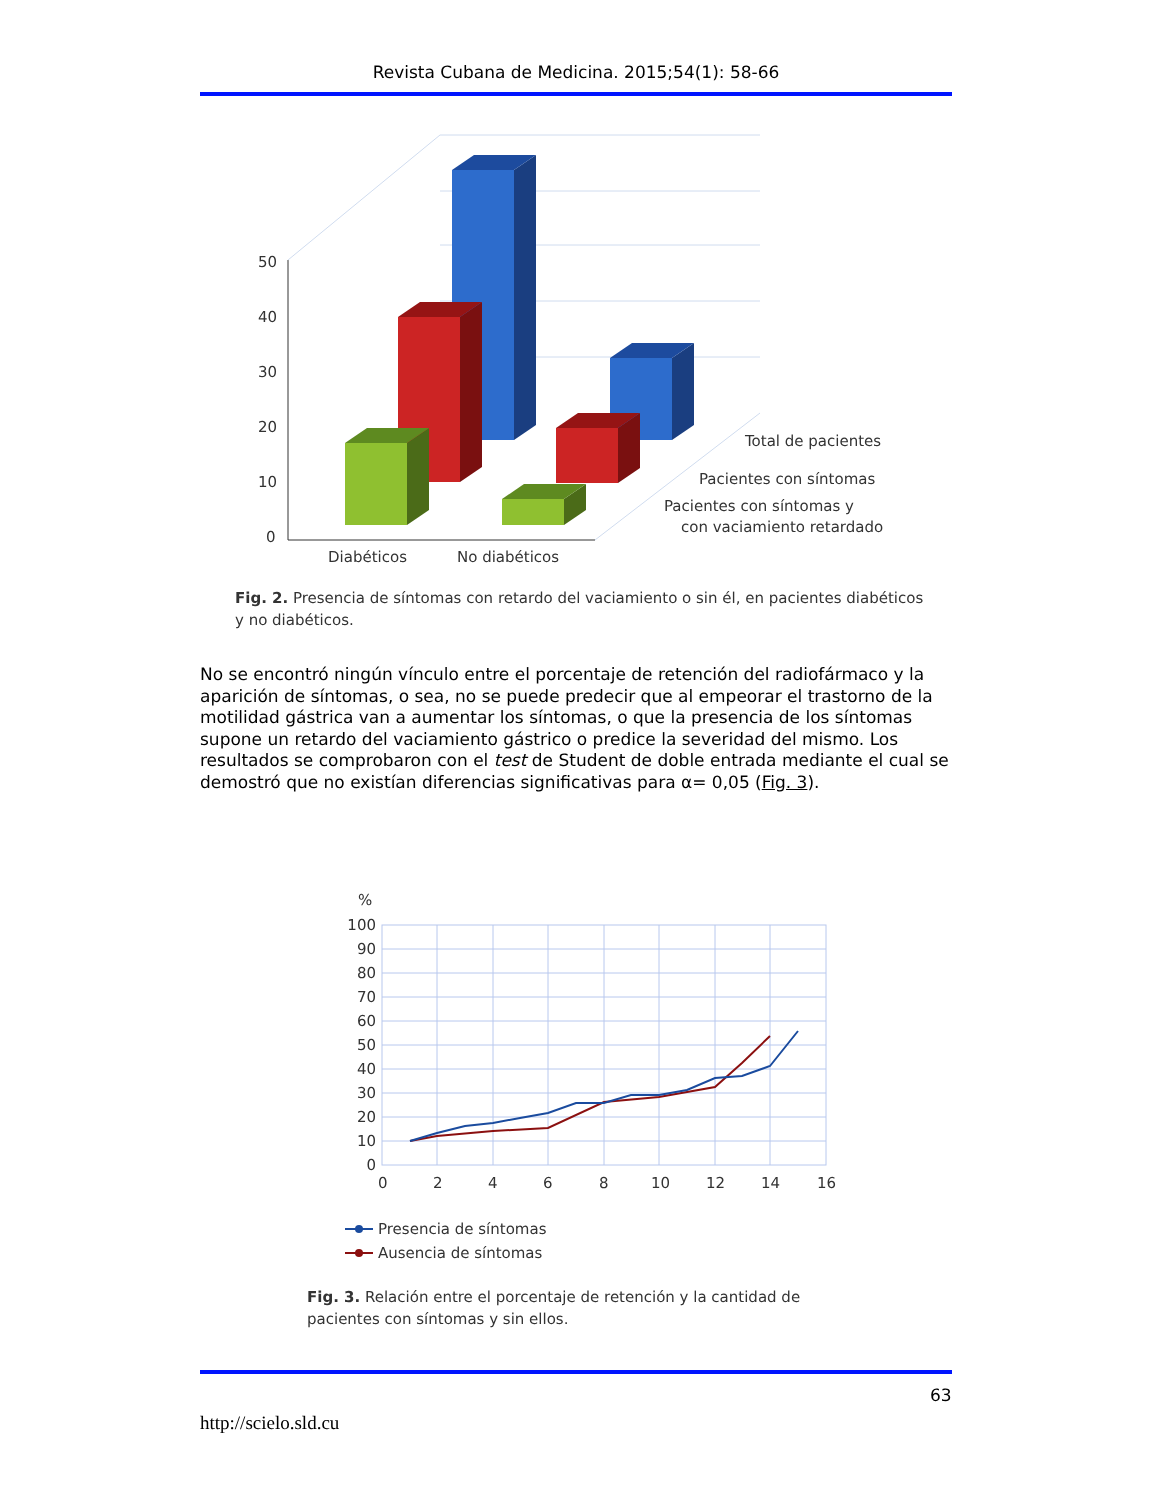Revista Cubana de Medicina. 2015;54(1): 58-66
50
40
30
20
10
0
Total de pacientes
Pacientes con síntomas
Pacientes con síntomas y
con vaciamiento retardado
Diabéticos
No diabéticos
Fig. 2. Presencia de síntomas con retardo del vaciamiento o sin él, en pacientes diabéticos y no diabéticos.
No se encontró ningún vínculo entre el porcentaje de retención del radiofármaco y la aparición de síntomas, o sea, no se puede predecir que al empeorar el trastorno de la motilidad gástrica van a aumentar los síntomas, o que la presencia de los síntomas supone un retardo del vaciamiento gástrico o predice la severidad del mismo. Los resultados se comprobaron con el test de Student de doble entrada mediante el cual se demostró que no existían diferencias significativas para α= 0,05 (Fig. 3).
%
100
90
80
70
60
50
40
30
20
10
0
0
2
4
6
8
10
12
14
16
Presencia de síntomas
Ausencia de síntomas
Fig. 3. Relación entre el porcentaje de retención y la cantidad de pacientes con síntomas y sin ellos.
63
http://scielo.sld.cu